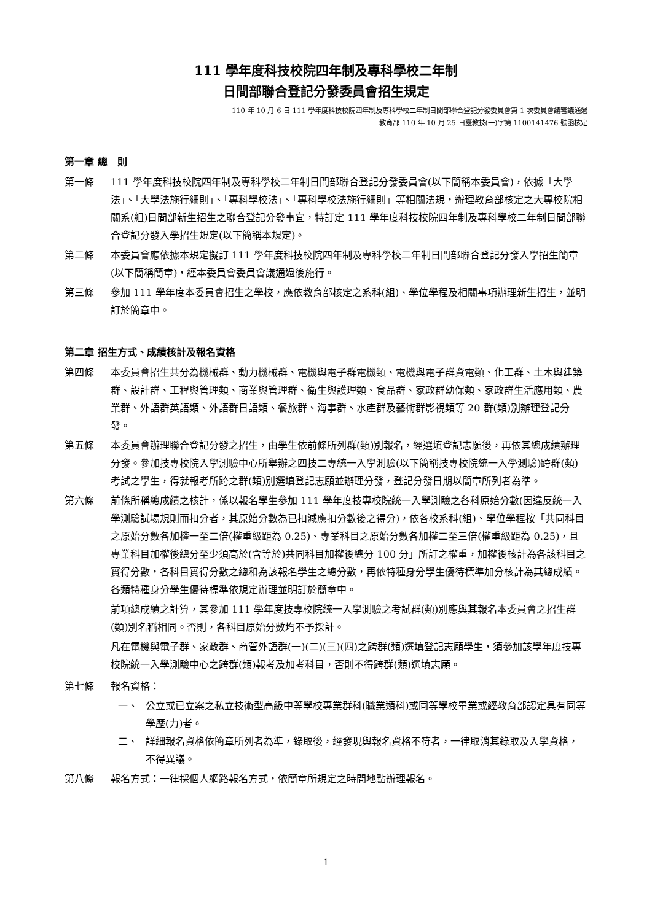111 學年度科技校院四年制及專科學校二年制
日間部聯合登記分發委員會招生規定
110 年 10 月 6 日 111 學年度科技校院四年制及專科學校二年制日間部聯合登記分發委員會第 1 次委員會議審議通過
教育部 110 年 10 月 25 日臺教技(一)字第 1100141476 號函核定
第一章 總　則
第一條 111 學年度科技校院四年制及專科學校二年制日間部聯合登記分發委員會(以下簡稱本委員會)，依據「大學法」、「大學法施行細則」、「專科學校法」、「專科學校法施行細則」等相關法規，辦理教育部核定之大專校院相關系(組)日間部新生招生之聯合登記分發事宜，特訂定 111 學年度科技校院四年制及專科學校二年制日間部聯合登記分發入學招生規定(以下簡稱本規定)。
第二條 本委員會應依據本規定擬訂 111 學年度科技校院四年制及專科學校二年制日間部聯合登記分發入學招生簡章(以下簡稱簡章)，經本委員會委員會議通過後施行。
第三條 參加 111 學年度本委員會招生之學校，應依教育部核定之系科(組)、學位學程及相關事項辦理新生招生，並明訂於簡章中。
第二章 招生方式、成績核計及報名資格
第四條 本委員會招生共分為機械群、動力機械群、電機與電子群電機類、電機與電子群資電類、化工群、土木與建築群、設計群、工程與管理類、商業與管理群、衛生與護理類、食品群、家政群幼保類、家政群生活應用類、農業群、外語群英語類、外語群日語類、餐旅群、海事群、水產群及藝術群影視類等 20 群(類)別辦理登記分發。
第五條 本委員會辦理聯合登記分發之招生，由學生依前條所列群(類)別報名，經選填登記志願後，再依其總成績辦理分發。參加技專校院入學測驗中心所舉辦之四技二專統一入學測驗(以下簡稱技專校院統一入學測驗)跨群(類)考試之學生，得就報考所跨之群(類)別選填登記志願並辦理分發，登記分發日期以簡章所列者為準。
第六條 前條所稱總成績之核計，係以報名學生參加 111 學年度技專校院統一入學測驗之各科原始分數(因違反統一入學測驗試場規則而扣分者，其原始分數為已扣減應扣分數後之得分)，依各校系科(組)、學位學程按「共同科目之原始分數各加權一至二倍(權重級距為 0.25)、專業科目之原始分數各加權二至三倍(權重級距為 0.25)，且專業科目加權後總分至少須高於(含等於)共同科目加權後總分 100 分」所訂之權重，加權後核計為各該科目之實得分數，各科目實得分數之總和為該報名學生之總分數，再依特種身分學生優待標準加分核計為其總成績。各類特種身分學生優待標準依規定辦理並明訂於簡章中。
前項總成績之計算，其參加 111 學年度技專校院統一入學測驗之考試群(類)別應與其報名本委員會之招生群(類)別名稱相同。否則，各科目原始分數均不予採計。
凡在電機與電子群、家政群、商管外語群(一)(二)(三)(四)之跨群(類)選填登記志願學生，須參加該學年度技專校院統一入學測驗中心之跨群(類)報考及加考科目，否則不得跨群(類)選填志願。
第七條 報名資格：
一、 公立或已立案之私立技術型高級中等學校專業群科(職業類科)或同等學校畢業或經教育部認定具有同等學歷(力)者。
二、 詳細報名資格依簡章所列者為準，錄取後，經發現與報名資格不符者，一律取消其錄取及入學資格，不得異議。
第八條 報名方式：一律採個人網路報名方式，依簡章所規定之時間地點辦理報名。
1